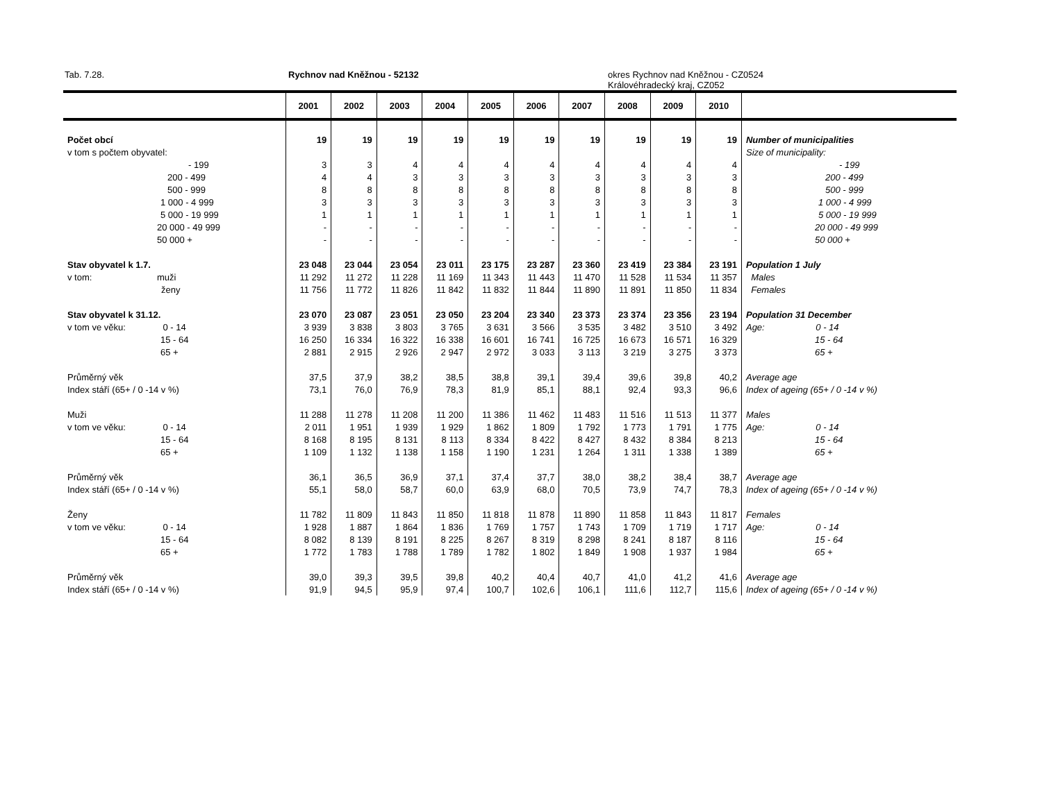Tab. 7.28. Rychnov nad Kněžnou - 52132 okres Rychnov nad Kněžnou - CZ0524
Královéhradecký kraj, CZ052
| | 2001 | 2002 | 2003 | 2004 | 2005 | 2006 | 2007 | 2008 | 2009 | 2010 | |
| --- | --- | --- | --- | --- | --- | --- | --- | --- | --- | --- | --- |
| Počet obcí | 19 | 19 | 19 | 19 | 19 | 19 | 19 | 19 | 19 | 19 | Number of municipalities |
| v tom s počtem obyvatel: | | | | | | | | | | | Size of municipality: |
| - 199 | 3 | 3 | 4 | 4 | 4 | 4 | 4 | 4 | 4 | 4 | - 199 |
| 200 - 499 | 4 | 4 | 3 | 3 | 3 | 3 | 3 | 3 | 3 | 3 | 200 - 499 |
| 500 - 999 | 8 | 8 | 8 | 8 | 8 | 8 | 8 | 8 | 8 | 8 | 500 - 999 |
| 1 000 - 4 999 | 3 | 3 | 3 | 3 | 3 | 3 | 3 | 3 | 3 | 3 | 1 000 - 4 999 |
| 5 000 - 19 999 | 1 | 1 | 1 | 1 | 1 | 1 | 1 | 1 | 1 | 1 | 5 000 - 19 999 |
| 20 000 - 49 999 | - | - | - | - | - | - | - | - | - | - | 20 000 - 49 999 |
| 50 000 + | - | - | - | - | - | - | - | - | - | - | 50 000 + |
| Stav obyvatel k 1.7. | 23 048 | 23 044 | 23 054 | 23 011 | 23 175 | 23 287 | 23 360 | 23 419 | 23 384 | 23 191 | Population 1 July |
| v tom: muži | 11 292 | 11 272 | 11 228 | 11 169 | 11 343 | 11 443 | 11 470 | 11 528 | 11 534 | 11 357 | Males |
| ženy | 11 756 | 11 772 | 11 826 | 11 842 | 11 832 | 11 844 | 11 890 | 11 891 | 11 850 | 11 834 | Females |
| Stav obyvatel k 31.12. | 23 070 | 23 087 | 23 051 | 23 050 | 23 204 | 23 340 | 23 373 | 23 374 | 23 356 | 23 194 | Population 31 December |
| v tom ve věku: 0 - 14 | 3 939 | 3 838 | 3 803 | 3 765 | 3 631 | 3 566 | 3 535 | 3 482 | 3 510 | 3 492 | Age: 0 - 14 |
| 15 - 64 | 16 250 | 16 334 | 16 322 | 16 338 | 16 601 | 16 741 | 16 725 | 16 673 | 16 571 | 16 329 | 15 - 64 |
| 65 + | 2 881 | 2 915 | 2 926 | 2 947 | 2 972 | 3 033 | 3 113 | 3 219 | 3 275 | 3 373 | 65 + |
| Průměrný věk | 37,5 | 37,9 | 38,2 | 38,5 | 38,8 | 39,1 | 39,4 | 39,6 | 39,8 | 40,2 | Average age |
| Index stáří (65+ / 0 -14 v %) | 73,1 | 76,0 | 76,9 | 78,3 | 81,9 | 85,1 | 88,1 | 92,4 | 93,3 | 96,6 | Index of ageing (65+ / 0 -14 v %) |
| Muži | 11 288 | 11 278 | 11 208 | 11 200 | 11 386 | 11 462 | 11 483 | 11 516 | 11 513 | 11 377 | Males |
| v tom ve věku: 0 - 14 | 2 011 | 1 951 | 1 939 | 1 929 | 1 862 | 1 809 | 1 792 | 1 773 | 1 791 | 1 775 | Age: 0 - 14 |
| 15 - 64 | 8 168 | 8 195 | 8 131 | 8 113 | 8 334 | 8 422 | 8 427 | 8 432 | 8 384 | 8 213 | 15 - 64 |
| 65 + | 1 109 | 1 132 | 1 138 | 1 158 | 1 190 | 1 231 | 1 264 | 1 311 | 1 338 | 1 389 | 65 + |
| Průměrný věk | 36,1 | 36,5 | 36,9 | 37,1 | 37,4 | 37,7 | 38,0 | 38,2 | 38,4 | 38,7 | Average age |
| Index stáří (65+ / 0 -14 v %) | 55,1 | 58,0 | 58,7 | 60,0 | 63,9 | 68,0 | 70,5 | 73,9 | 74,7 | 78,3 | Index of ageing (65+ / 0 -14 v %) |
| Ženy | 11 782 | 11 809 | 11 843 | 11 850 | 11 818 | 11 878 | 11 890 | 11 858 | 11 843 | 11 817 | Females |
| v tom ve věku: 0 - 14 | 1 928 | 1 887 | 1 864 | 1 836 | 1 769 | 1 757 | 1 743 | 1 709 | 1 719 | 1 717 | Age: 0 - 14 |
| 15 - 64 | 8 082 | 8 139 | 8 191 | 8 225 | 8 267 | 8 319 | 8 298 | 8 241 | 8 187 | 8 116 | 15 - 64 |
| 65 + | 1 772 | 1 783 | 1 788 | 1 789 | 1 782 | 1 802 | 1 849 | 1 908 | 1 937 | 1 984 | 65 + |
| Průměrný věk | 39,0 | 39,3 | 39,5 | 39,8 | 40,2 | 40,4 | 40,7 | 41,0 | 41,2 | 41,6 | Average age |
| Index stáří (65+ / 0 -14 v %) | 91,9 | 94,5 | 95,9 | 97,4 | 100,7 | 102,6 | 106,1 | 111,6 | 112,7 | 115,6 | Index of ageing (65+ / 0 -14 v %) |